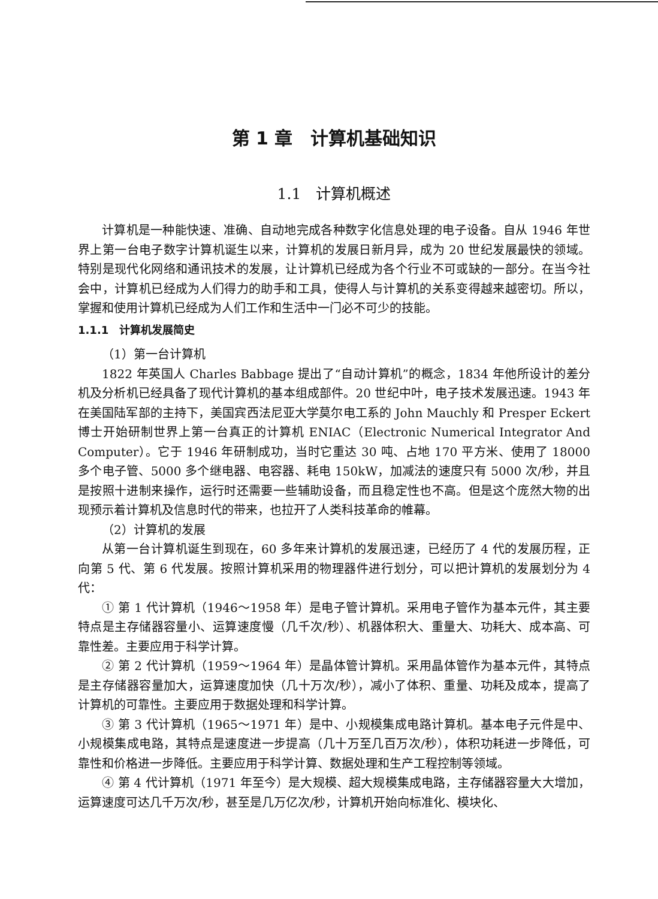第 1 章　计算机基础知识
1.1　计算机概述
计算机是一种能快速、准确、自动地完成各种数字化信息处理的电子设备。自从 1946 年世界上第一台电子数字计算机诞生以来，计算机的发展日新月异，成为 20 世纪发展最快的领域。特别是现代化网络和通讯技术的发展，让计算机已经成为各个行业不可或缺的一部分。在当今社会中，计算机已经成为人们得力的助手和工具，使得人与计算机的关系变得越来越密切。所以，掌握和使用计算机已经成为人们工作和生活中一门必不可少的技能。
1.1.1　计算机发展简史
（1）第一台计算机
1822 年英国人 Charles Babbage 提出了“自动计算机”的概念，1834 年他所设计的差分机及分析机已经具备了现代计算机的基本组成部件。20 世纪中叶，电子技术发展迅速。1943 年在美国陆军部的主持下，美国宾西法尼亚大学莫尔电工系的 John Mauchly 和 Presper Eckert 博士开始研制世界上第一台真正的计算机 ENIAC（Electronic Numerical Integrator And Computer）。它于 1946 年研制成功，当时它重达 30 吨、占地 170 平方米、使用了 18000 多个电子管、5000 多个继电器、电容器、耗电 150kW，加减法的速度只有 5000 次/秒，并且是按照十进制来操作，运行时还需要一些辅助设备，而且稳定性也不高。但是这个庞然大物的出现预示着计算机及信息时代的带来，也拉开了人类科技革命的帷幕。
（2）计算机的发展
从第一台计算机诞生到现在，60 多年来计算机的发展迅速，已经历了 4 代的发展历程，正向第 5 代、第 6 代发展。按照计算机采用的物理器件进行划分，可以把计算机的发展划分为 4 代：
① 第 1 代计算机（1946～1958 年）是电子管计算机。采用电子管作为基本元件，其主要特点是主存储器容量小、运算速度慢（几千次/秒）、机器体积大、重量大、功耗大、成本高、可靠性差。主要应用于科学计算。
② 第 2 代计算机（1959～1964 年）是晶体管计算机。采用晶体管作为基本元件，其特点是主存储器容量加大，运算速度加快（几十万次/秒），减小了体积、重量、功耗及成本，提高了计算机的可靠性。主要应用于数据处理和科学计算。
③ 第 3 代计算机（1965～1971 年）是中、小规模集成电路计算机。基本电子元件是中、小规模集成电路，其特点是速度进一步提高（几十万至几百万次/秒），体积功耗进一步降低，可靠性和价格进一步降低。主要应用于科学计算、数据处理和生产工程控制等领域。
④ 第 4 代计算机（1971 年至今）是大规模、超大规模集成电路，主存储器容量大大增加，运算速度可达几千万次/秒，甚至是几万亿次/秒，计算机开始向标准化、模块化、